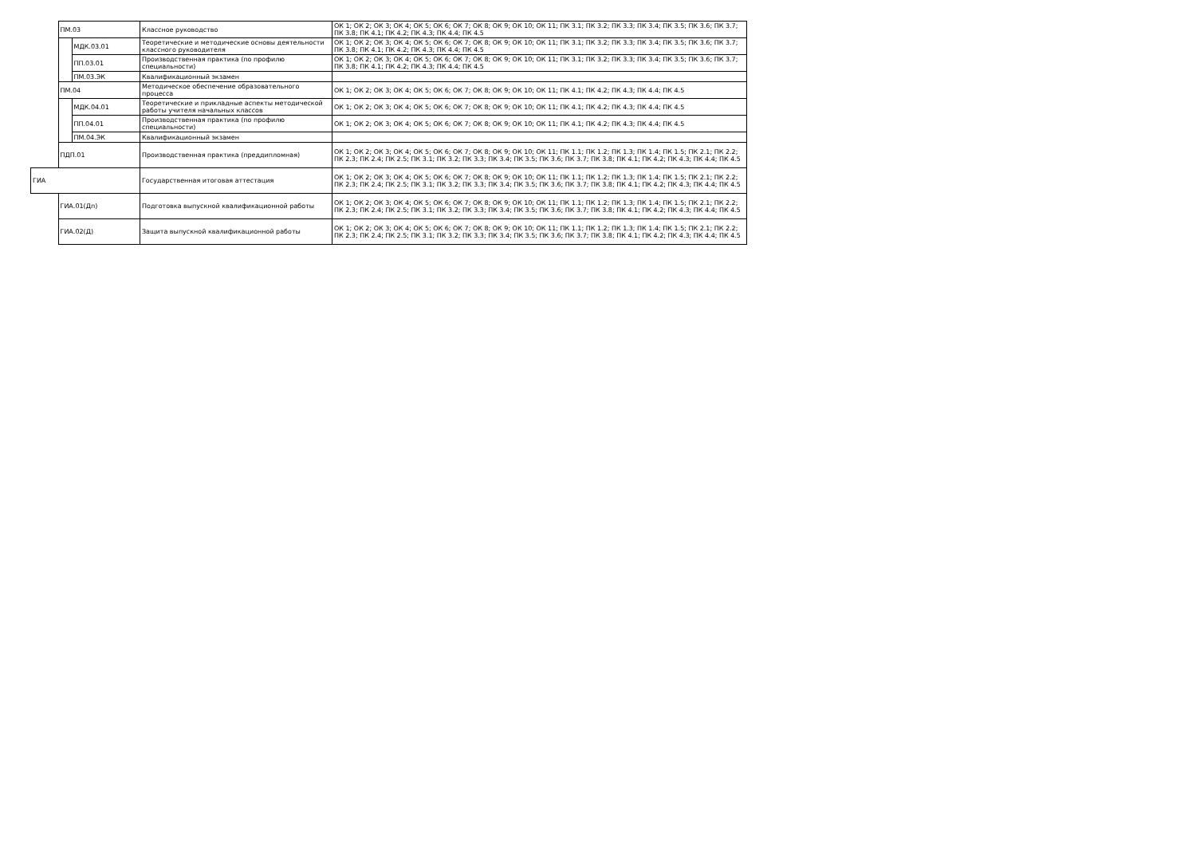| | ПМ.03 | | Классное руководство | ОК 1; ОК 2; ОК 3; ОК 4; ОК 5; ОК 6; ОК 7; ОК 8; ОК 9; ОК 10; ОК 11; ПК 3.1; ПК 3.2; ПК 3.3; ПК 3.4; ПК 3.5; ПК 3.6; ПК 3.7; ПК 3.8; ПК 4.1; ПК 4.2; ПК 4.3; ПК 4.4; ПК 4.5 |
| | | МДК.03.01 | Теоретические и методические основы деятельности классного руководителя | ОК 1; ОК 2; ОК 3; ОК 4; ОК 5; ОК 6; ОК 7; ОК 8; ОК 9; ОК 10; ОК 11; ПК 3.1; ПК 3.2; ПК 3.3; ПК 3.4; ПК 3.5; ПК 3.6; ПК 3.7; ПК 3.8; ПК 4.1; ПК 4.2; ПК 4.3; ПК 4.4; ПК 4.5 |
| | | ПП.03.01 | Производственная практика (по профилю специальности) | ОК 1; ОК 2; ОК 3; ОК 4; ОК 5; ОК 6; ОК 7; ОК 8; ОК 9; ОК 10; ОК 11; ПК 3.1; ПК 3.2; ПК 3.3; ПК 3.4; ПК 3.5; ПК 3.6; ПК 3.7; ПК 3.8; ПК 4.1; ПК 4.2; ПК 4.3; ПК 4.4; ПК 4.5 |
| | | ПМ.03.ЭК | Квалификационный экзамен | |
| | ПМ.04 | | Методическое обеспечение образовательного процесса | ОК 1; ОК 2; ОК 3; ОК 4; ОК 5; ОК 6; ОК 7; ОК 8; ОК 9; ОК 10; ОК 11; ПК 4.1; ПК 4.2; ПК 4.3; ПК 4.4; ПК 4.5 |
| | | МДК.04.01 | Теоретические и прикладные аспекты методической работы учителя начальных классов | ОК 1; ОК 2; ОК 3; ОК 4; ОК 5; ОК 6; ОК 7; ОК 8; ОК 9; ОК 10; ОК 11; ПК 4.1; ПК 4.2; ПК 4.3; ПК 4.4; ПК 4.5 |
| | | ПП.04.01 | Производственная практика (по профилю специальности) | ОК 1; ОК 2; ОК 3; ОК 4; ОК 5; ОК 6; ОК 7; ОК 8; ОК 9; ОК 10; ОК 11; ПК 4.1; ПК 4.2; ПК 4.3; ПК 4.4; ПК 4.5 |
| | | ПМ.04.ЭК | Квалификационный экзамен | |
| | ПДП.01 | | Производственная практика (преддипломная) | ОК 1; ОК 2; ОК 3; ОК 4; ОК 5; ОК 6; ОК 7; ОК 8; ОК 9; ОК 10; ОК 11; ПК 1.1; ПК 1.2; ПК 1.3; ПК 1.4; ПК 1.5; ПК 2.1; ПК 2.2; ПК 2.3; ПК 2.4; ПК 2.5; ПК 3.1; ПК 3.2; ПК 3.3; ПК 3.4; ПК 3.5; ПК 3.6; ПК 3.7; ПК 3.8; ПК 4.1; ПК 4.2; ПК 4.3; ПК 4.4; ПК 4.5 |
| ГИА | | | Государственная итоговая аттестация | ОК 1; ОК 2; ОК 3; ОК 4; ОК 5; ОК 6; ОК 7; ОК 8; ОК 9; ОК 10; ОК 11; ПК 1.1; ПК 1.2; ПК 1.3; ПК 1.4; ПК 1.5; ПК 2.1; ПК 2.2; ПК 2.3; ПК 2.4; ПК 2.5; ПК 3.1; ПК 3.2; ПК 3.3; ПК 3.4; ПК 3.5; ПК 3.6; ПК 3.7; ПК 3.8; ПК 4.1; ПК 4.2; ПК 4.3; ПК 4.4; ПК 4.5 |
| | ГИА.01(Дп) | | Подготовка выпускной квалификационной работы | ОК 1; ОК 2; ОК 3; ОК 4; ОК 5; ОК 6; ОК 7; ОК 8; ОК 9; ОК 10; ОК 11; ПК 1.1; ПК 1.2; ПК 1.3; ПК 1.4; ПК 1.5; ПК 2.1; ПК 2.2; ПК 2.3; ПК 2.4; ПК 2.5; ПК 3.1; ПК 3.2; ПК 3.3; ПК 3.4; ПК 3.5; ПК 3.6; ПК 3.7; ПК 3.8; ПК 4.1; ПК 4.2; ПК 4.3; ПК 4.4; ПК 4.5 |
| | ГИА.02(Д) | | Защита выпускной квалификационной работы | ОК 1; ОК 2; ОК 3; ОК 4; ОК 5; ОК 6; ОК 7; ОК 8; ОК 9; ОК 10; ОК 11; ПК 1.1; ПК 1.2; ПК 1.3; ПК 1.4; ПК 1.5; ПК 2.1; ПК 2.2; ПК 2.3; ПК 2.4; ПК 2.5; ПК 3.1; ПК 3.2; ПК 3.3; ПК 3.4; ПК 3.5; ПК 3.6; ПК 3.7; ПК 3.8; ПК 4.1; ПК 4.2; ПК 4.3; ПК 4.4; ПК 4.5 |